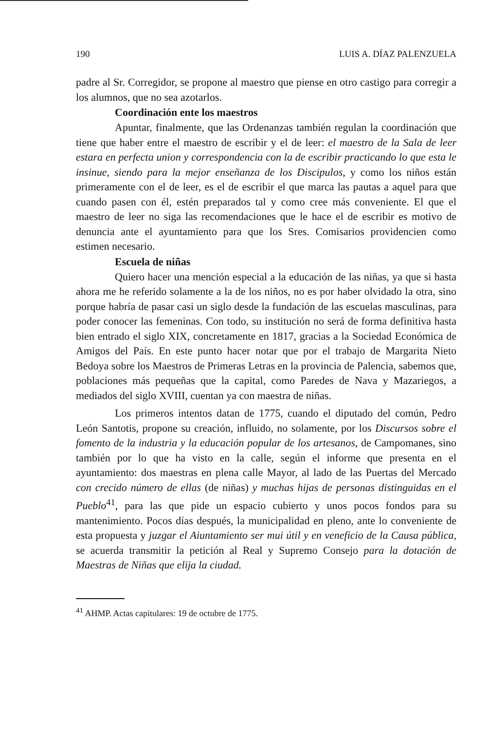190 LUIS A. DÍAZ PALENZUELA
padre al Sr. Corregidor, se propone al maestro que piense en otro castigo para corregir a los alumnos, que no sea azotarlos.
Coordinación ente los maestros
Apuntar, finalmente, que las Ordenanzas también regulan la coordinación que tiene que haber entre el maestro de escribir y el de leer: el maestro de la Sala de leer estara en perfecta union y correspondencia con la de escribir practicando lo que esta le insinue, siendo para la mejor enseñanza de los Discipulos, y como los niños están primeramente con el de leer, es el de escribir el que marca las pautas a aquel para que cuando pasen con él, estén preparados tal y como cree más conveniente. El que el maestro de leer no siga las recomendaciones que le hace el de escribir es motivo de denuncia ante el ayuntamiento para que los Sres. Comisarios providencien como estimen necesario.
Escuela de niñas
Quiero hacer una mención especial a la educación de las niñas, ya que si hasta ahora me he referido solamente a la de los niños, no es por haber olvidado la otra, sino porque habría de pasar casi un siglo desde la fundación de las escuelas masculinas, para poder conocer las femeninas. Con todo, su institución no será de forma definitiva hasta bien entrado el siglo XIX, concretamente en 1817, gracias a la Sociedad Económica de Amigos del País. En este punto hacer notar que por el trabajo de Margarita Nieto Bedoya sobre los Maestros de Primeras Letras en la provincia de Palencia, sabemos que, poblaciones más pequeñas que la capital, como Paredes de Nava y Mazariegos, a mediados del siglo XVIII, cuentan ya con maestra de niñas.
Los primeros intentos datan de 1775, cuando el diputado del común, Pedro León Santotis, propone su creación, influido, no solamente, por los Discursos sobre el fomento de la industria y la educación popular de los artesanos, de Campomanes, sino también por lo que ha visto en la calle, según el informe que presenta en el ayuntamiento: dos maestras en plena calle Mayor, al lado de las Puertas del Mercado con crecido número de ellas (de niñas) y muchas hijas de personas distinguidas en el Pueblo<sup>41</sup>, para las que pide un espacio cubierto y unos pocos fondos para su mantenimiento. Pocos días después, la municipalidad en pleno, ante lo conveniente de esta propuesta y juzgar el Aiuntamiento ser mui útil y en veneficio de la Causa pública, se acuerda transmitir la petición al Real y Supremo Consejo para la dotación de Maestras de Niñas que elija la ciudad.
<sup>41</sup> AHMP. Actas capitulares: 19 de octubre de 1775.